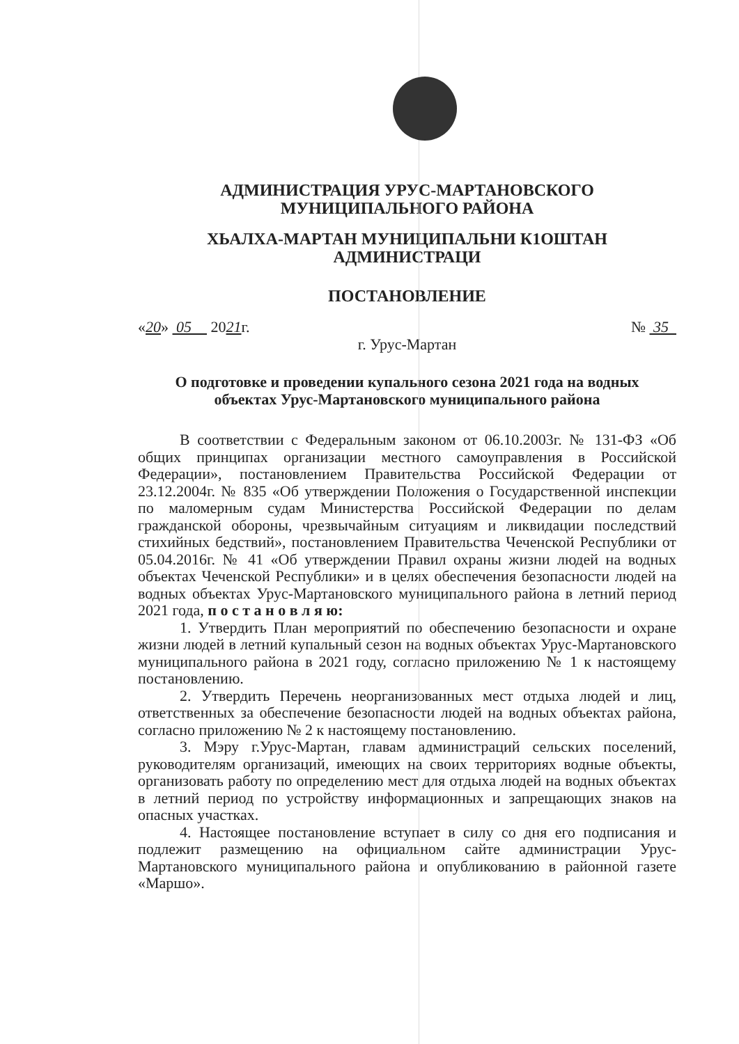АДМИНИСТРАЦИЯ УРУС-МАРТАНОВСКОГО
МУНИЦИПАЛЬНОГО РАЙОНА
ХЬАЛХА-МАРТАН МУНИЦИПАЛЬНИ К1ОШТАН
АДМИНИСТРАЦИ
ПОСТАНОВЛЕНИЕ
«20» 05 2021г. № 35
г. Урус-Мартан
О подготовке и проведении купального сезона 2021 года на водных
объектах Урус-Мартановского муниципального района
В соответствии с Федеральным законом от 06.10.2003г. № 131-ФЗ «Об общих принципах организации местного самоуправления в Российской Федерации», постановлением Правительства Российской Федерации от 23.12.2004г. № 835 «Об утверждении Положения о Государственной инспекции по маломерным судам Министерства Российской Федерации по делам гражданской обороны, чрезвычайным ситуациям и ликвидации последствий стихийных бедствий», постановлением Правительства Чеченской Республики от 05.04.2016г. № 41 «Об утверждении Правил охраны жизни людей на водных объектах Чеченской Республики» и в целях обеспечения безопасности людей на водных объектах Урус-Мартановского муниципального района в летний период 2021 года, п о с т а н о в л я ю:
1. Утвердить План мероприятий по обеспечению безопасности и охране жизни людей в летний купальный сезон на водных объектах Урус-Мартановского муниципального района в 2021 году, согласно приложению № 1 к настоящему постановлению.
2. Утвердить Перечень неорганизованных мест отдыха людей и лиц, ответственных за обеспечение безопасности людей на водных объектах района, согласно приложению № 2 к настоящему постановлению.
3. Мэру г.Урус-Мартан, главам администраций сельских поселений, руководителям организаций, имеющих на своих территориях водные объекты, организовать работу по определению мест для отдыха людей на водных объектах в летний период по устройству информационных и запрещающих знаков на опасных участках.
4. Настоящее постановление вступает в силу со дня его подписания и подлежит размещению на официальном сайте администрации Урус-Мартановского муниципального района и опубликованию в районной газете «Маршо».